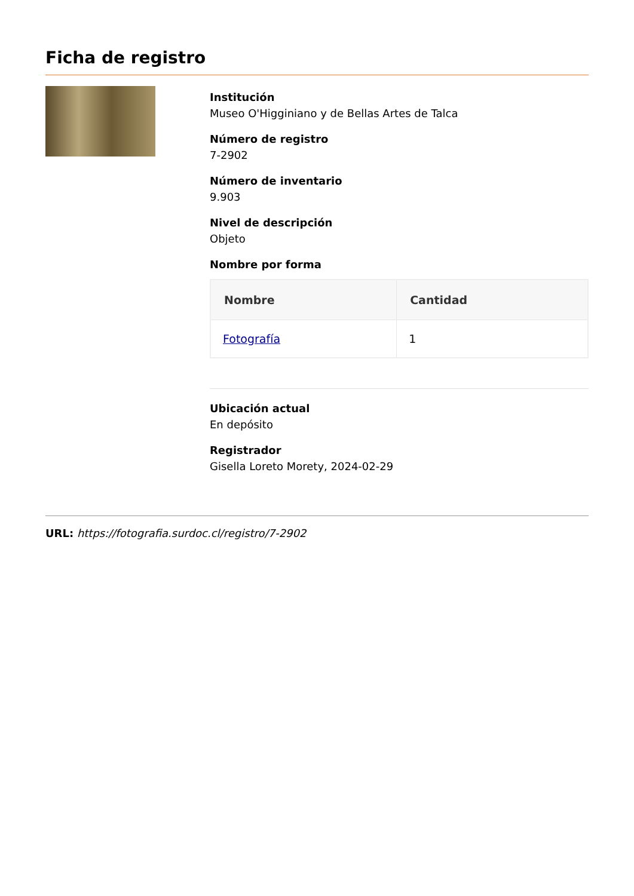Ficha de registro
Institución
Museo O'Higginiano y de Bellas Artes de Talca
Número de registro
7-2902
Número de inventario
9.903
Nivel de descripción
Objeto
Nombre por forma
| Nombre | Cantidad |
| --- | --- |
| Fotografía | 1 |
Ubicación actual
En depósito
Registrador
Gisella Loreto Morety, 2024-02-29
URL: https://fotografia.surdoc.cl/registro/7-2902